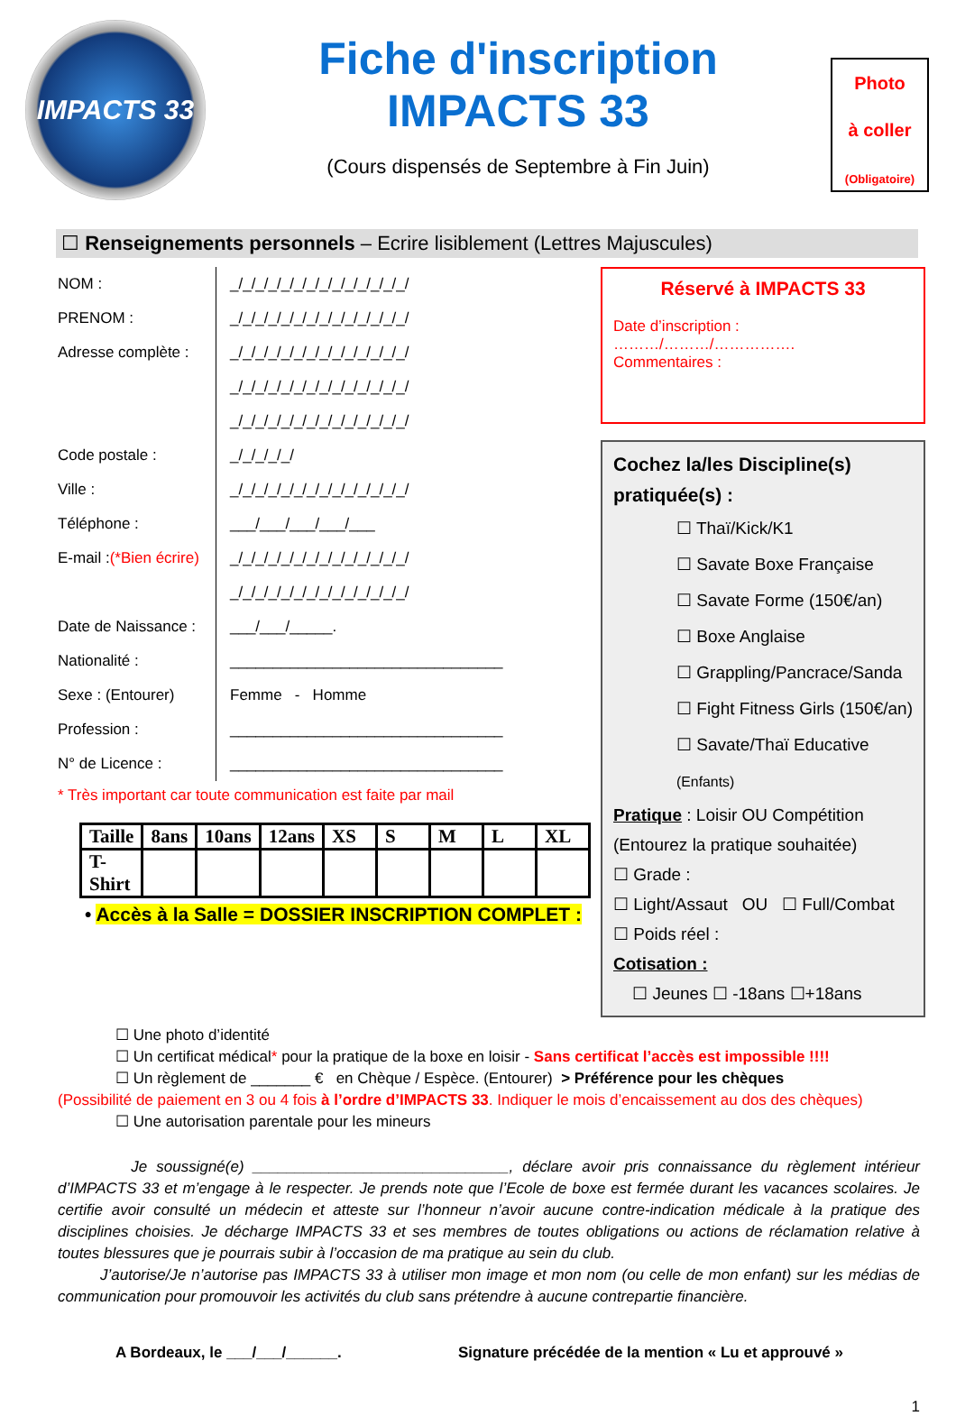IMPACTS 33
Fiche d'inscription
IMPACTS 33
(Cours dispensés de Septembre à Fin Juin)
Photo
à coller
(Obligatoire)
☐ Renseignements personnels – Ecrire lisiblement (Lettres Majuscules)
NOM : _/_/_/_/_/_/_/_/_/_/_/_/_/_/
PRENOM : _/_/_/_/_/_/_/_/_/_/_/_/_/_/
Adresse complète : _/_/_/_/_/_/_/_/_/_/_/_/_/_/
_/_/_/_/_/_/_/_/_/_/_/_/_/_/
_/_/_/_/_/_/_/_/_/_/_/_/_/_/
Code postale : _/_/_/_/_/
Ville : _/_/_/_/_/_/_/_/_/_/_/_/_/_/
Téléphone : ___/___/___/___/___
E-mail : (*Bien écrire) _/_/_/_/_/_/_/_/_/_/_/_/_/_/
_/_/_/_/_/_/_/_/_/_/_/_/_/_/
Date de Naissance : ___/___/_____.
Nationalité : ________________________________
Sexe : (Entourer) Femme - Homme
Profession : ________________________________
N° de Licence : ________________________________
* Très important car toute communication est faite par mail
| Taille | 8ans | 10ans | 12ans | XS | S | M | L | XL |
| T-Shirt | | | | | | | | |
• Accès à la Salle = DOSSIER INSCRIPTION COMPLET :
Réservé à IMPACTS 33
Date d’inscription : ………/………/…………….
Commentaires :
Cochez la/les Discipline(s) pratiquée(s) :
☐ Thaï/Kick/K1
☐ Savate Boxe Française
☐ Savate Forme (150€/an)
☐ Boxe Anglaise
☐ Grappling/Pancrace/Sanda
☐ Fight Fitness Girls (150€/an)
☐ Savate/Thaï Educative (Enfants)
Pratique : Loisir OU Compétition
(Entourez la pratique souhaitée)
☐ Grade :
☐ Light/Assaut OU ☐ Full/Combat
☐ Poids réel :
Cotisation :
☐ Jeunes ☐ -18ans ☐+18ans
☐ Une photo d’identité
☐ Un certificat médical* pour la pratique de la boxe en loisir - Sans certificat l’accès est impossible !!!!
☐ Un règlement de _______ € en Chèque / Espèce. (Entourer) > Préférence pour les chèques
(Possibilité de paiement en 3 ou 4 fois à l’ordre d’IMPACTS 33. Indiquer le mois d’encaissement au dos des chèques)
☐ Une autorisation parentale pour les mineurs
Je soussigné(e) ______________________________, déclare avoir pris connaissance du règlement intérieur d’IMPACTS 33 et m’engage à le respecter. Je prends note que l’Ecole de boxe est fermée durant les vacances scolaires. Je certifie avoir consulté un médecin et atteste sur l’honneur n’avoir aucune contre-indication médicale à la pratique des disciplines choisies. Je décharge IMPACTS 33 et ses membres de toutes obligations ou actions de réclamation relative à toutes blessures que je pourrais subir à l’occasion de ma pratique au sein du club.
J’autorise/Je n’autorise pas IMPACTS 33 à utiliser mon image et mon nom (ou celle de mon enfant) sur les médias de communication pour promouvoir les activités du club sans prétendre à aucune contrepartie financière.
A Bordeaux, le ___/___/______. Signature précédée de la mention « Lu et approuvé »
1